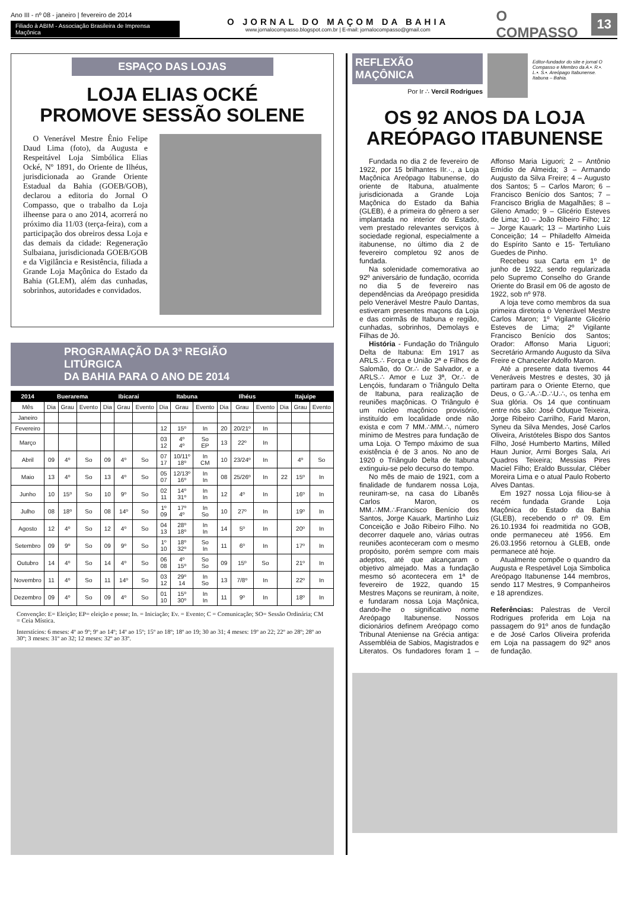Ano III - nº 08 - janeiro | fevereiro de 2014
Filiado à ABIM - Associação Brasileira de Imprensa Maçônica
O JORNAL DO MAÇOM DA BAHIA
www.jornalocompasso.blogspot.com.br | E-mail: jornalocompasso@gmail.com
O COMPASSO
13
ESPAÇO DAS LOJAS
LOJA ELIAS OCKÉ
PROMOVE SESSÃO SOLENE
O Venerável Mestre Ênio Felipe Daud Lima (foto), da Augusta e Respeitável Loja Simbólica Elias Ocké, Nº 1891, do Oriente de Ilhéus, jurisdicionada ao Grande Oriente Estadual da Bahia (GOEB/GOB), declarou a editoria do Jornal O Compasso, que o trabalho da Loja ilheense para o ano 2014, acorrerá no próximo dia 11/03 (terça-feira), com a participação dos obreiros dessa Loja e das demais da cidade: Regeneração Sulbaiana, jurisdicionada GOEB/GOB e da Vigilância e Resistência, filiada a Grande Loja Maçônica do Estado da Bahia (GLEM), além das cunhadas, sobrinhos, autoridades e convidados.
PROGRAMAÇÃO DA 3ª REGIÃO LITÚRGICA
DA BAHIA PARA O ANO DE 2014
| 2014 | Buerarema | | | Ibicarai | | | Itabuna | | | Ilhéus | | | Itajuipe | | |
| --- | --- | --- | --- | --- | --- | --- | --- | --- | --- | --- | --- | --- | --- | --- | --- |
| Mês | Dia | Grau | Evento | Dia | Grau | Evento | Dia | Grau | Evento | Dia | Grau | Evento | Dia | Grau | Evento |
| Janeiro | | | | | | | | | | | | | | | |
| Fevereiro | | | | | | | 12 | 15º | In | 20 | 20/21º | In | | | |
| Março | | | | | | | 03 12 | 4º 4º | So EP | 13 | 22º | In | | | |
| Abril | 09 | 4º | So | 09 | 4º | So | 07 17 | 10/11º 18º | In CM | 10 | 23/24º | In | | 4º | So |
| Maio | 13 | 4º | So | 13 | 4º | So | 05 07 | 12/13º 16º | In In | 08 | 25/26º | In | 22 | 15º | In |
| Junho | 10 | 15º | So | 10 | 9º | So | 02 11 | 14º 31º | In In | 12 | 4º | In | | 16º | In |
| Julho | 08 | 18º | So | 08 | 14º | So | 1º 09 | 17º 4º | In So | 10 | 27º | In | | 19º | In |
| Agosto | 12 | 4º | So | 12 | 4º | So | 04 13 | 28º 18º | In In | 14 | 5º | In | | 20º | In |
| Setembro | 09 | 9º | So | 09 | 9º | So | 1º 10 | 18º 32º | So In | 11 | 6º | In | | 17º | In |
| Outubro | 14 | 4º | So | 14 | 4º | So | 06 08 | 4º 15º | So So | 09 | 15º | So | | 21º | In |
| Novembro | 11 | 4º | So | 11 | 14º | So | 03 12 | 29º 14 | In So | 13 | 7/8º | In | | 22º | In |
| Dezembro | 09 | 4º | So | 09 | 4º | So | 01 10 | 15º 30º | In In | 11 | 9º | In | | 18º | In |
Convenção: E= Eleição; EP= eleição e posse; In. = Iniciação; Ev. = Evento; C = Comunicação; SO= Sessão Ordinária; CM = Ceia Mística.
Interstícios: 6 meses: 4º ao 9º; 9º ao 14º; 14º ao 15º; 15º ao 18º; 18º ao 19; 30 ao 31; 4 meses: 19º ao 22; 22º ao 28º; 28º ao 30º; 3 meses: 31º ao 32; 12 meses: 32º ao 33º.
REFLEXÃO
MAÇÔNICA
Por Ir ∴ Vercil Rodrigues
Editor-fundador do site e jornal O Compasso e Membro da A.•. R.•. L.•. S.•. Areópago Itabunense. Itabuna – Bahia.
OS 92 ANOS DA LOJA
AREÓPAGO ITABUNENSE
Fundada no dia 2 de fevereiro de 1922, por 15 brilhantes IIr.·., a Loja Maçônica Areópago Itabunense, do oriente de Itabuna, atualmente jurisdicionada a Grande Loja Maçônica do Estado da Bahia (GLEB), é a primeira do gênero a ser implantada no interior do Estado, vem prestado relevantes serviços à sociedade regional, especialmente a itabunense, no último dia 2 de fevereiro completou 92 anos de fundada.
Na solenidade comemorativa ao 92º aniversário de fundação, ocorrida no dia 5 de fevereiro nas dependências da Areópago presidida pelo Venerável Mestre Paulo Dantas, estiveram presentes maçons da Loja e das coirmãs de Itabuna e região, cunhadas, sobrinhos, Demolays e Filhas de Jó.
História - Fundação do Triângulo Delta de Itabuna: Em 1917 as ARLS.∴ Força e União 2ª e Filhos de Salomão, do Or.∴ de Salvador, e a ARLS.∴ Amor e Luz 3ª, Or.∴ de Lençóis, fundaram o Triângulo Delta de Itabuna, para realização de reuniões maçônicas. O Triângulo é um núcleo maçônico provisório, instituído em localidade onde não exista e com 7 MM.∴MM.∴, número mínimo de Mestres para fundação de uma Loja. O Tempo máximo de sua existência é de 3 anos. No ano de 1920 o Triângulo Delta de Itabuna extinguiu-se pelo decurso do tempo.
No mês de maio de 1921, com a finalidade de fundarem nossa Loja, reuniram-se, na casa do Libanês Carlos Maron, os MM.∴MM.∴Francisco Benício dos Santos, Jorge Kauark, Martinho Luiz Conceição e João Ribeiro Filho. No decorrer daquele ano, várias outras reuniões aconteceram com o mesmo propósito, porém sempre com mais adeptos, até que alcançaram o objetivo almejado. Mas a fundação mesmo só acontecera em 1ª de fevereiro de 1922, quando 15 Mestres Maçons se reuniram, à noite, e fundaram nossa Loja Maçônica, dando-lhe o significativo nome Areópago Itabunense. Nossos dicionários definem Areópago como Tribunal Ateniense na Grécia antiga: Assembléia de Sabios, Magistrados e Literatos. Os fundadores foram 1 – Affonso Maria Liguori; 2 – Antônio Emídio de Almeida; 3 – Armando Augusto da Silva Freire; 4 – Augusto dos Santos; 5 – Carlos Maron; 6 – Francisco Benício dos Santos; 7 – Francisco Briglia de Magalhães; 8 – Gileno Amado; 9 – Glicério Esteves de Lima; 10 – João Ribeiro Filho; 12 – Jorge Kauark; 13 – Martinho Luis Conceição; 14 – Philadelfo Almeida do Espírito Santo e 15- Tertuliano Guedes de Pinho.
Recebeu sua Carta em 1º de junho de 1922, sendo regularizada pelo Supremo Conselho do Grande Oriente do Brasil em 06 de agosto de 1922, sob nº 978.
A loja teve como membros da sua primeira diretoria o Venerável Mestre Carlos Maron; 1º Vigilante Glicério Esteves de Lima; 2º Vigilante Francisco Benício dos Santos; Orador: Affonso Maria Liguori; Secretário Armando Augusto da Silva Freire e Chanceler Adolfo Maron.
Até a presente data tivemos 44 Veneráveis Mestres e destes, 30 já partiram para o Oriente Eterno, que Deus, o G.∴A.∴D.∴U.∴, os tenha em Sua glória. Os 14 que continuam entre nós são: José Oduque Teixeira, Jorge Ribeiro Carrilho, Farid Maron, Syneu da Silva Mendes, José Carlos Oliveira, Aristóteles Bispo dos Santos Filho, José Humberto Martins, Milled Haun Junior, Armi Borges Sala, Ari Quadros Teixeira; Messias Pires Maciel Filho; Eraldo Bussular, Cléber Moreira Lima e o atual Paulo Roberto Alves Dantas.
Em 1927 nossa Loja filiou-se à recém fundada Grande Loja Maçônica do Estado da Bahia (GLEB), recebendo o nº 09. Em 26.10.1934 foi readmitida no GOB, onde permaneceu até 1956. Em 26.03.1956 retornou à GLEB, onde permanece até hoje.
Atualmente compõe o quandro da Augusta e Respetável Loja Simbolica Areópago Itabunense 144 membros, sendo 117 Mestres, 9 Companheiros e 18 aprendizes.
Referências: Palestras de Vercil Rodrigues proferida em Loja na passagem do 91º anos de fundação e de José Carlos Oliveira proferida em Loja na passagem do 92º anos de fundação.